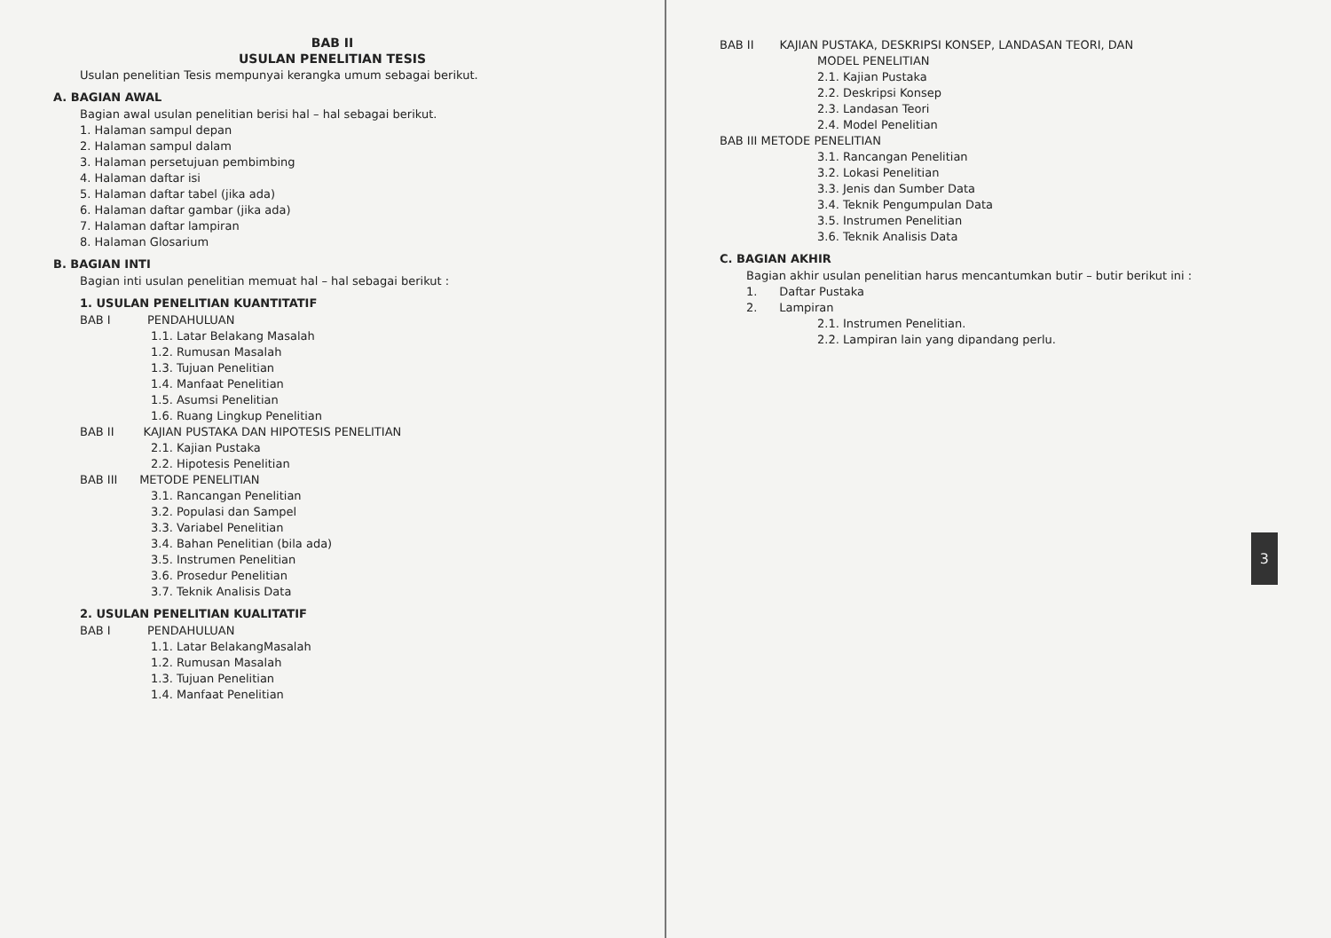BAB II
USULAN PENELITIAN TESIS
Usulan penelitian Tesis mempunyai kerangka umum sebagai berikut.
A. BAGIAN AWAL
Bagian awal usulan penelitian berisi hal – hal sebagai berikut.
1. Halaman sampul depan
2. Halaman sampul dalam
3. Halaman persetujuan pembimbing
4. Halaman daftar isi
5. Halaman daftar tabel (jika ada)
6. Halaman daftar gambar (jika ada)
7. Halaman daftar lampiran
8. Halaman Glosarium
B. BAGIAN INTI
Bagian inti usulan penelitian memuat hal – hal sebagai berikut :
1. USULAN PENELITIAN KUANTITATIF
BAB I PENDAHULUAN
1.1. Latar Belakang Masalah
1.2. Rumusan Masalah
1.3. Tujuan Penelitian
1.4. Manfaat Penelitian
1.5. Asumsi Penelitian
1.6. Ruang Lingkup Penelitian
BAB II KAJIAN PUSTAKA DAN HIPOTESIS PENELITIAN
2.1. Kajian Pustaka
2.2. Hipotesis Penelitian
BAB III METODE PENELITIAN
3.1. Rancangan Penelitian
3.2. Populasi dan Sampel
3.3. Variabel Penelitian
3.4. Bahan Penelitian (bila ada)
3.5. Instrumen Penelitian
3.6. Prosedur Penelitian
3.7. Teknik Analisis Data
2. USULAN PENELITIAN KUALITATIF
BAB I PENDAHULUAN
1.1. Latar BelakangMasalah
1.2. Rumusan Masalah
1.3. Tujuan Penelitian
1.4. Manfaat Penelitian
3
BAB II KAJIAN PUSTAKA, DESKRIPSI KONSEP, LANDASAN TEORI, DAN
MODEL PENELITIAN
2.1. Kajian Pustaka
2.2. Deskripsi Konsep
2.3. Landasan Teori
2.4. Model Penelitian
BAB III METODE PENELITIAN
3.1. Rancangan Penelitian
3.2. Lokasi Penelitian
3.3. Jenis dan Sumber Data
3.4. Teknik Pengumpulan Data
3.5. Instrumen Penelitian
3.6. Teknik Analisis Data
C. BAGIAN AKHIR
Bagian akhir usulan penelitian harus mencantumkan butir – butir berikut ini :
1. Daftar Pustaka
2. Lampiran
2.1. Instrumen Penelitian.
2.2. Lampiran lain yang dipandang perlu.